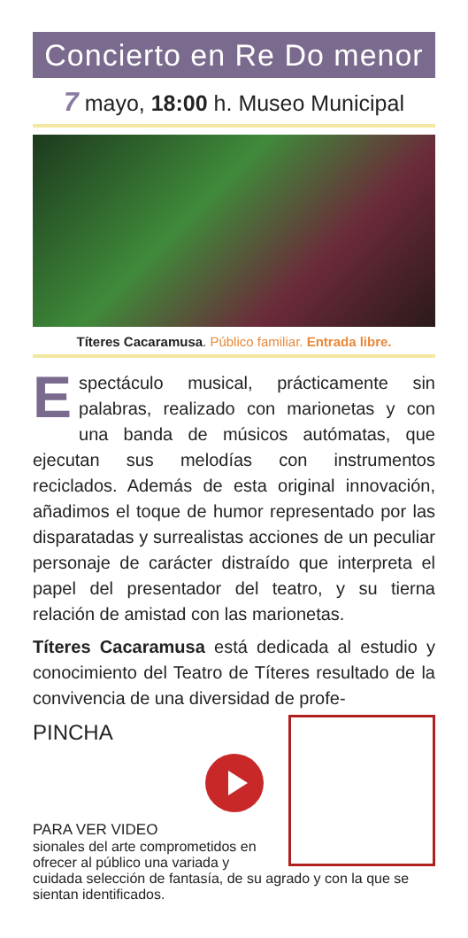Concierto en Re Do menor
7 mayo, 18:00 h. Museo Municipal
Títeres Cacaramusa. Público familiar. Entrada libre.
Espectáculo musical, prácticamente sin palabras, realizado con marionetas y con una banda de músicos autómatas, que ejecutan sus melodías con instrumentos reciclados. Además de esta original innovación, añadimos el toque de humor representado por las disparatadas y surrealistas acciones de un peculiar personaje de carácter distraído que interpreta el papel del presentador del teatro, y su tierna relación de amistad con las marionetas.
Títeres Cacaramusa está dedicada al estudio y conocimiento del Teatro de Títeres resultado de la convivencia de una diversidad de profe-
PINCHA
PARA VER VIDEO
sionales del arte comprometidos en ofrecer al público una variada y cuidada selección de fantasía, de su agrado y con la que se sientan identificados.